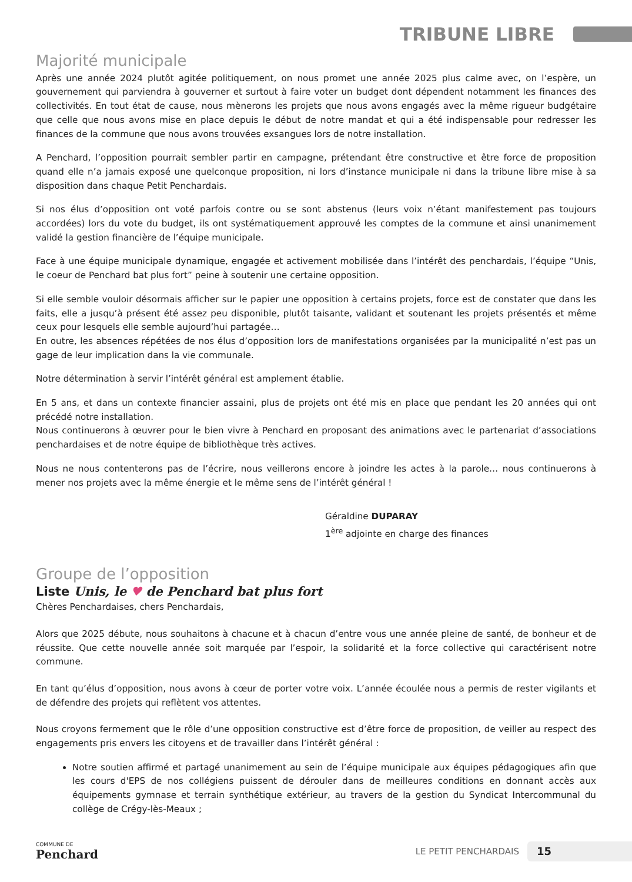TRIBUNE LIBRE
Majorité municipale
Après une année 2024 plutôt agitée politiquement, on nous promet une année 2025 plus calme avec, on l’espère, un gouvernement qui parviendra à gouverner et surtout à faire voter un budget dont dépendent notamment les finances des collectivités. En tout état de cause, nous mènerons les projets que nous avons engagés avec la même rigueur budgétaire que celle que nous avons mise en place depuis le début de notre mandat et qui a été indispensable pour redresser les finances de la commune que nous avons trouvées exsangues lors de notre installation.
A Penchard, l’opposition pourrait sembler partir en campagne, prétendant être constructive et être force de proposition quand elle n’a jamais exposé une quelconque proposition, ni lors d’instance municipale ni dans la tribune libre mise à sa disposition dans chaque Petit Penchardais.
Si nos élus d’opposition ont voté parfois contre ou se sont abstenus (leurs voix n’étant manifestement pas toujours accordées) lors du vote du budget, ils ont systématiquement approuvé les comptes de la commune et ainsi unanimement validé la gestion financière de l’équipe municipale.
Face à une équipe municipale dynamique, engagée et activement mobilisée dans l’intérêt des penchardais, l’équipe “Unis, le coeur de Penchard bat plus fort” peine à soutenir une certaine opposition.
Si elle semble vouloir désormais afficher sur le papier une opposition à certains projets, force est de constater que dans les faits, elle a jusqu’à présent été assez peu disponible, plutôt taisante, validant et soutenant les projets présentés et même ceux pour lesquels elle semble aujourd’hui partagée…
En outre, les absences répétées de nos élus d’opposition lors de manifestations organisées par la municipalité n’est pas un gage de leur implication dans la vie communale.
Notre détermination à servir l’intérêt général est amplement établie.
En 5 ans, et dans un contexte financier assaini, plus de projets ont été mis en place que pendant les 20 années qui ont précédé notre installation.
Nous continuerons à œuvrer pour le bien vivre à Penchard en proposant des animations avec le partenariat d’associations penchardaises et de notre équipe de bibliothèque très actives.
Nous ne nous contenterons pas de l’écrire, nous veillerons encore à joindre les actes à la parole… nous continuerons à mener nos projets avec la même énergie et le même sens de l’intérêt général !
Géraldine DUPARAY
1<sup>ère</sup> adjointe en charge des finances
Groupe de l’opposition
Liste Unis, le ♥ de Penchard bat plus fort
Chères Penchardaises, chers Penchardais,
Alors que 2025 débute, nous souhaitons à chacune et à chacun d’entre vous une année pleine de santé, de bonheur et de réussite. Que cette nouvelle année soit marquée par l’espoir, la solidarité et la force collective qui caractérisent notre commune.
En tant qu’élus d’opposition, nous avons à cœur de porter votre voix. L’année écoulée nous a permis de rester vigilants et de défendre des projets qui reflètent vos attentes.
Nous croyons fermement que le rôle d’une opposition constructive est d’être force de proposition, de veiller au respect des engagements pris envers les citoyens et de travailler dans l’intérêt général :
Notre soutien affirmé et partagé unanimement au sein de l’équipe municipale aux équipes pédagogiques afin que les cours d'EPS de nos collégiens puissent de dérouler dans de meilleures conditions en donnant accès aux équipements gymnase et terrain synthétique extérieur, au travers de la gestion du Syndicat Intercommunal du collège de Crégy-lès-Meaux ;
COMMUNE DE
Penchard
LE PETIT PENCHARDAIS 15